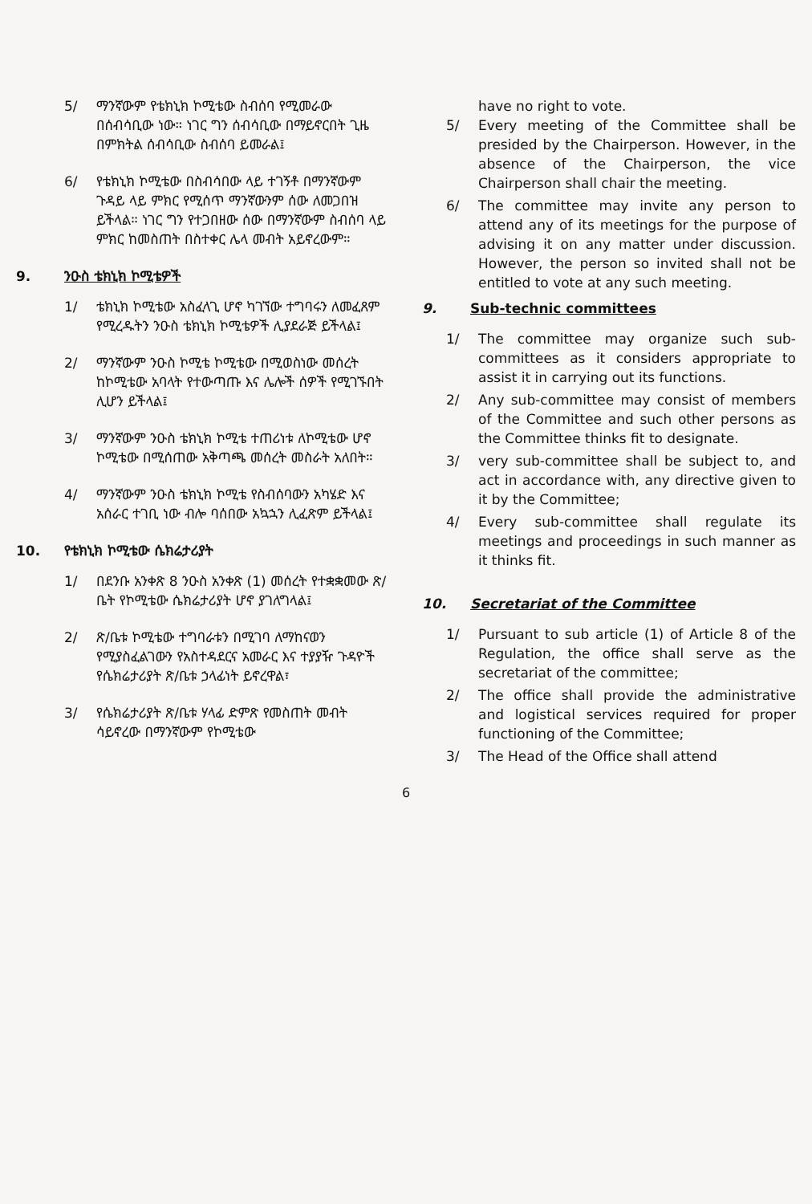5/ ማንኛውም የቴክኒክ ኮሚቴው ስብሰባ የሚመራው በሰብሳቢው ነው። ነገር ግን ሰብሳቢው በማይኖርበት ጊዜ በምክትል ሰብሳቢው ስብሰባ ይመራል፤
6/ የቴክኒክ ኮሚቴው በስብሳበው ላይ ተገኝቶ በማንኛውም ጉዳይ ላይ ምክር የሚሰጥ ማንኛውንም ሰው ለመጋበዝ ይችላል። ነገር ግን የተጋበዘው ሰው በማንኛውም ስብሰባ ላይ ምክር ከመስጠት በስተቀር ሌላ መብት አይኖረውም።
9. ንዑስ ቴክኒክ ኮሚቴዎች
1/ ቴክኒክ ኮሚቴው አስፈላጊ ሆኖ ካገኘው ተግባሩን ለመፈጸም የሚረዱትን ንዑስ ቴክኒክ ኮሚቴዎች ሊያደራጅ ይችላል፤
2/ ማንኛውም ንዑስ ኮሚቴ ኮሚቴው በሚወስነው መሰረት ከኮሚቴው አባላት የተውጣጡ እና ሌሎች ሰዎች የሚገኙበት ሊሆን ይችላል፤
3/ ማንኛውም ንዑስ ቴክኒክ ኮሚቴ ተጠሪነቱ ለኮሚቴው ሆኖ ኮሚቴው በሚሰጠው አቅጣጫ መሰረት መስራት አለበት።
4/ ማንኛውም ንዑስ ቴክኒክ ኮሚቴ የስብሰባውን አካሄድ እና አሰራር ተገቢ ነው ብሎ ባሰበው አኳኋን ሊፈጽም ይችላል፤
10. የቴክኒክ ኮሚቴው ሴክሬታሪያት
1/ በደንቡ አንቀጽ 8 ንዑስ አንቀጽ (1) መሰረት የተቋቋመው ጽ/ቤት የኮሚቴው ሴክሬታሪያት ሆኖ ያገለግላል፤
2/ ጽ/ቤቱ ኮሚቴው ተግባራቱን በሚገባ ለማከናወን የሚያስፈልገውን የአስተዳደርና አመራር እና ተያያዥ ጉዳዮች የሴክሬታሪያት ጽ/ቤቱ ኃላፊነት ይኖረዋል፣
3/ የሴክሬታሪያት ጽ/ቤቱ ሃላፊ ድምጽ የመስጠት መብት ሳይኖረው በማንኛውም የኮሚቴው
have no right to vote.
5/ Every meeting of the Committee shall be presided by the Chairperson. However, in the absence of the Chairperson, the vice Chairperson shall chair the meeting.
6/ The committee may invite any person to attend any of its meetings for the purpose of advising it on any matter under discussion. However, the person so invited shall not be entitled to vote at any such meeting.
9. Sub-technic committees
1/ The committee may organize such sub-committees as it considers appropriate to assist it in carrying out its functions.
2/ Any sub-committee may consist of members of the Committee and such other persons as the Committee thinks fit to designate.
3/ very sub-committee shall be subject to, and act in accordance with, any directive given to it by the Committee;
4/ Every sub-committee shall regulate its meetings and proceedings in such manner as it thinks fit.
10. Secretariat of the Committee
1/ Pursuant to sub article (1) of Article 8 of the Regulation, the office shall serve as the secretariat of the committee;
2/ The office shall provide the administrative and logistical services required for proper functioning of the Committee;
3/ The Head of the Office shall attend
6